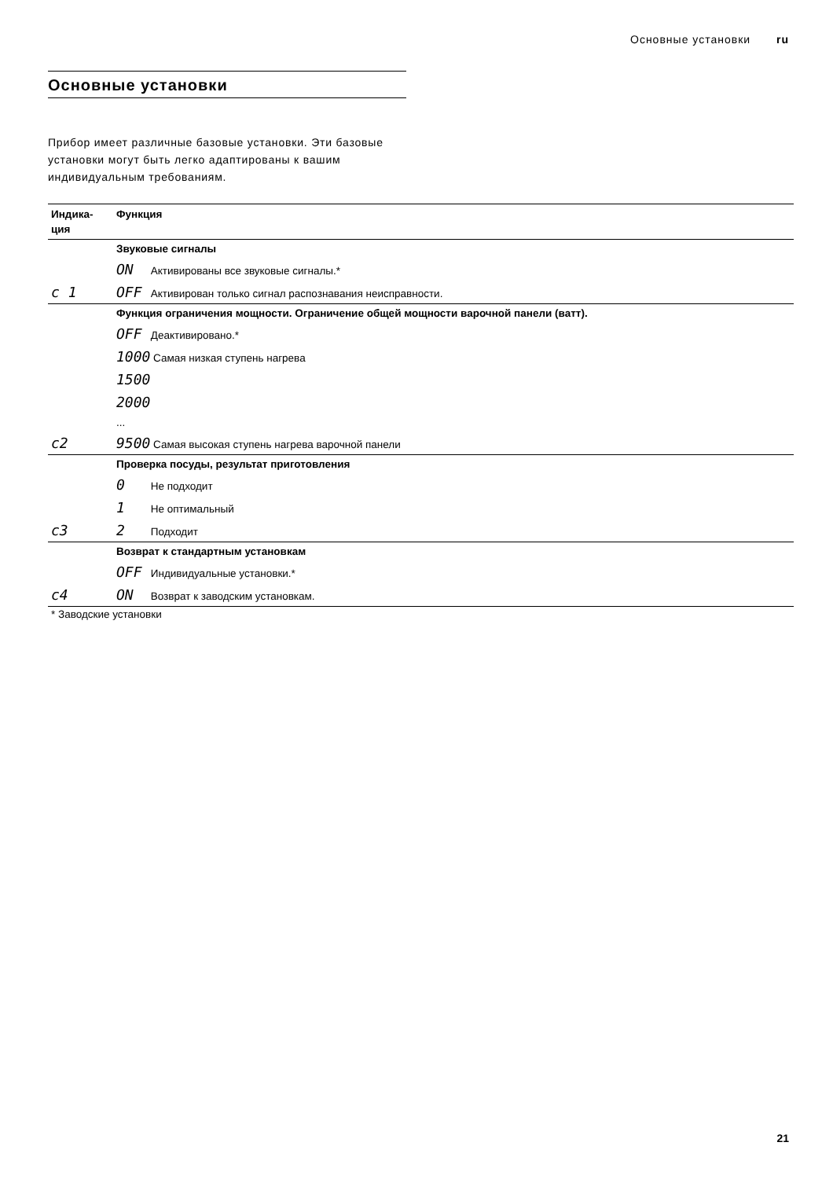Основные установки ru
Основные установки
Прибор имеет различные базовые установки. Эти базовые установки могут быть легко адаптированы к вашим индивидуальным требованиям.
| Индика- ция | Функция |
| --- | --- |
| | Звуковые сигналы |
| | ON Активированы все звуковые сигналы.* |
| c 1 | OFF Активирован только сигнал распознавания неисправности. |
| | Функция ограничения мощности. Ограничение общей мощности варочной панели (ватт). |
| | OFF Деактивировано.* |
| | 1000 Самая низкая ступень нагрева |
| | 1500 |
| | 2000 |
| | ... |
| c2 | 9500 Самая высокая ступень нагрева варочной панели |
| | Проверка посуды, результат приготовления |
| | 0 Не подходит |
| | 1 Не оптимальный |
| c3 | 2 Подходит |
| | Возврат к стандартным установкам |
| | OFF Индивидуальные установки.* |
| c4 | ON Возврат к заводским установкам. |
* Заводские установки
21